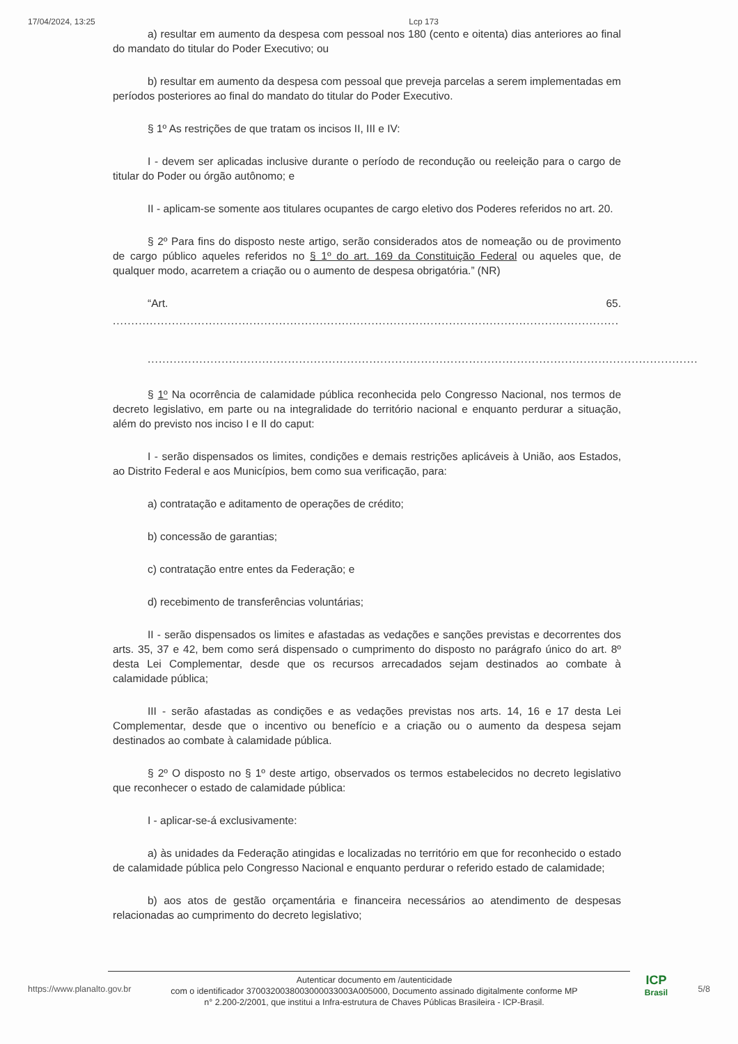17/04/2024, 13:25 Lcp 173
a) resultar em aumento da despesa com pessoal nos 180 (cento e oitenta) dias anteriores ao final do mandato do titular do Poder Executivo; ou
b) resultar em aumento da despesa com pessoal que preveja parcelas a serem implementadas em períodos posteriores ao final do mandato do titular do Poder Executivo.
§ 1º As restrições de que tratam os incisos II, III e IV:
I - devem ser aplicadas inclusive durante o período de recondução ou reeleição para o cargo de titular do Poder ou órgão autônomo; e
II - aplicam-se somente aos titulares ocupantes de cargo eletivo dos Poderes referidos no art. 20.
§ 2º Para fins do disposto neste artigo, serão considerados atos de nomeação ou de provimento de cargo público aqueles referidos no § 1º do art. 169 da Constituição Federal ou aqueles que, de qualquer modo, acarretem a criação ou o aumento de despesa obrigatória.” (NR)
“Art. 65.
.........................................................................................................................................
.......................................................................................................................................................................
§ 1º Na ocorrência de calamidade pública reconhecida pelo Congresso Nacional, nos termos de decreto legislativo, em parte ou na integralidade do território nacional e enquanto perdurar a situação, além do previsto nos inciso I e II do caput:
I - serão dispensados os limites, condições e demais restrições aplicáveis à União, aos Estados, ao Distrito Federal e aos Municípios, bem como sua verificação, para:
a) contratação e aditamento de operações de crédito;
b) concessão de garantias;
c) contratação entre entes da Federação; e
d) recebimento de transferências voluntárias;
II - serão dispensados os limites e afastadas as vedações e sanções previstas e decorrentes dos arts. 35, 37 e 42, bem como será dispensado o cumprimento do disposto no parágrafo único do art. 8º desta Lei Complementar, desde que os recursos arrecadados sejam destinados ao combate à calamidade pública;
III - serão afastadas as condições e as vedações previstas nos arts. 14, 16 e 17 desta Lei Complementar, desde que o incentivo ou benefício e a criação ou o aumento da despesa sejam destinados ao combate à calamidade pública.
§ 2º O disposto no § 1º deste artigo, observados os termos estabelecidos no decreto legislativo que reconhecer o estado de calamidade pública:
I - aplicar-se-á exclusivamente:
a) às unidades da Federação atingidas e localizadas no território em que for reconhecido o estado de calamidade pública pelo Congresso Nacional e enquanto perdurar o referido estado de calamidade;
b) aos atos de gestão orçamentária e financeira necessários ao atendimento de despesas relacionadas ao cumprimento do decreto legislativo;
https://www.planalto.gov.br
Autenticar documento em /autenticidade
com o identificador 3700320038003000033003A005000, Documento assinado digitalmente conforme MP
n° 2.200-2/2001, que institui a Infra-estrutura de Chaves Públicas Brasileira - ICP-Brasil.
ICP
Brasil
5/8